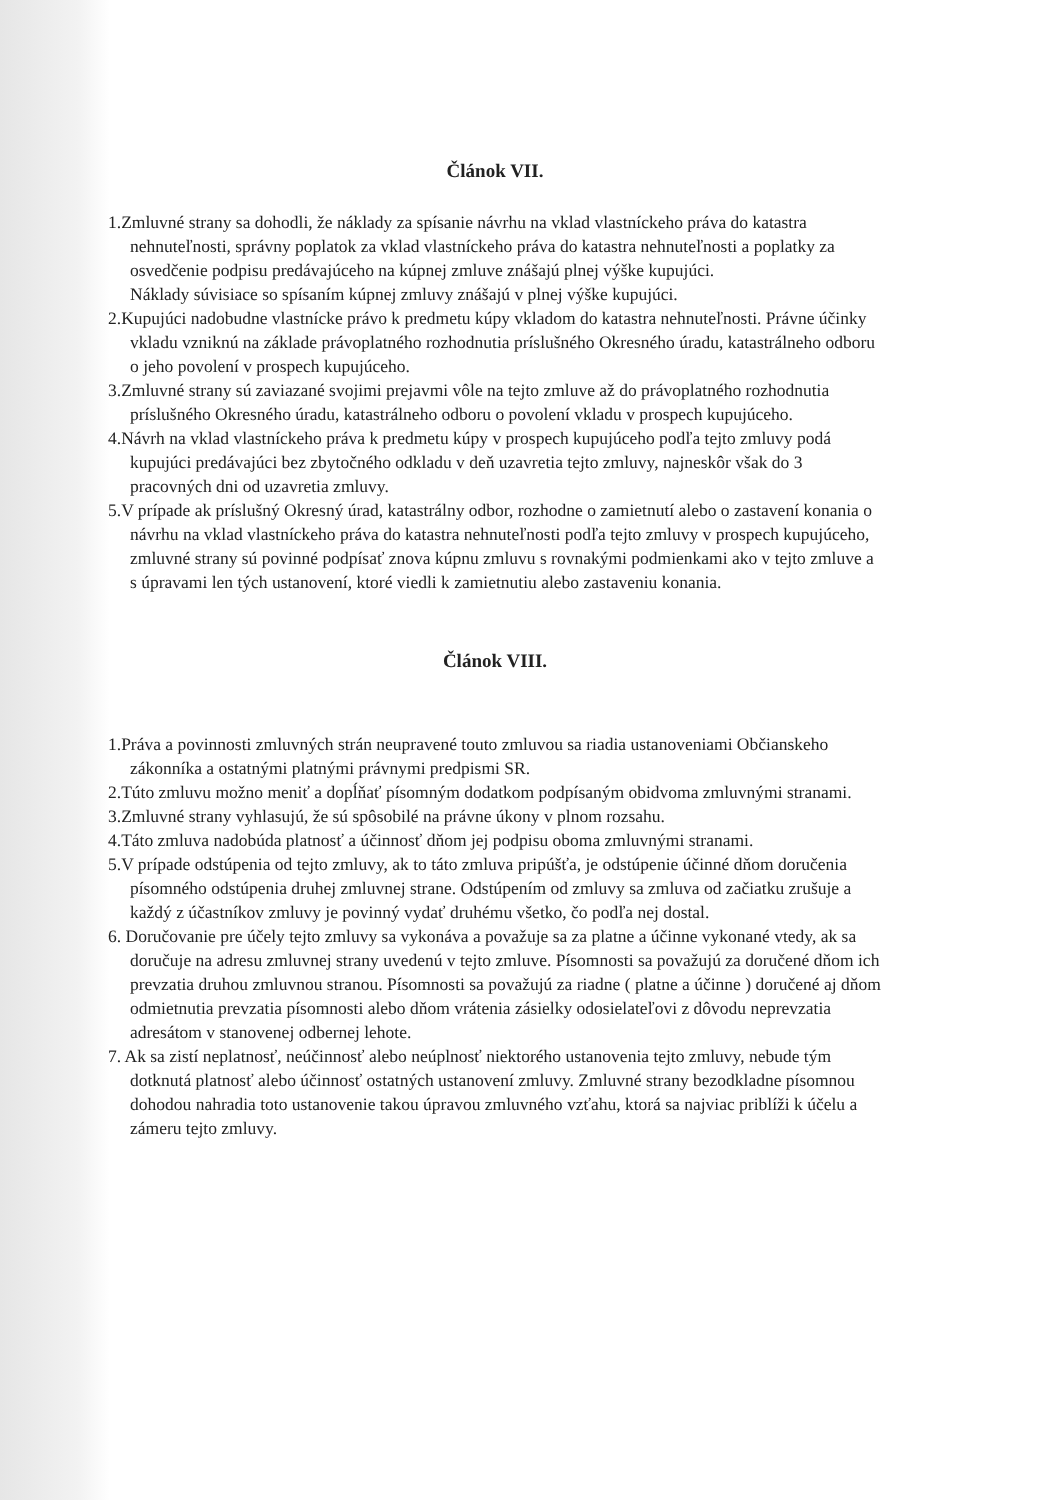Článok VII.
1.Zmluvné strany sa dohodli, že náklady za spísanie návrhu na vklad vlastníckeho práva do katastra nehnuteľnosti, správny poplatok za vklad vlastníckeho práva do katastra nehnuteľnosti a poplatky za osvedčenie podpisu predávajúceho na kúpnej zmluve znášajú plnej výške kupujúci.
Náklady súvisiace so spísaním kúpnej zmluvy znášajú v plnej výške kupujúci.
2.Kupujúci nadobudne vlastnícke právo k predmetu kúpy vkladom do katastra nehnuteľnosti. Právne účinky vkladu vzniknú na základe právoplatného rozhodnutia príslušného Okresného úradu, katastrálneho odboru o jeho povolení v prospech kupujúceho.
3.Zmluvné strany sú zaviazané svojimi prejavmi vôle na tejto zmluve až do právoplatného rozhodnutia príslušného Okresného úradu, katastrálneho odboru o povolení vkladu v prospech kupujúceho.
4.Návrh na vklad vlastníckeho práva k predmetu kúpy v prospech kupujúceho podľa tejto zmluvy podá kupujúci predávajúci bez zbytočného odkladu v deň uzavretia tejto zmluvy, najneskôr však do 3 pracovných dni od uzavretia zmluvy.
5.V prípade ak príslušný Okresný úrad, katastrálny odbor, rozhodne o zamietnutí alebo o zastavení konania o návrhu na vklad vlastníckeho práva do katastra nehnuteľnosti podľa tejto zmluvy v prospech kupujúceho, zmluvné strany sú povinné podpísať znova kúpnu zmluvu s rovnakými podmienkami ako v tejto zmluve a s úpravami len tých ustanovení, ktoré viedli k zamietnutiu alebo zastaveniu konania.
Článok VIII.
1.Práva a povinnosti zmluvných strán neupravené touto zmluvou sa riadia ustanoveniami Občianskeho zákonníka a ostatnými platnými právnymi predpismi SR.
2.Túto zmluvu možno meniť a dopĺňať písomným dodatkom podpísaným obidvoma zmluvnými stranami.
3.Zmluvné strany vyhlasujú, že sú spôsobilé na právne úkony v plnom rozsahu.
4.Táto zmluva nadobúda platnosť a účinnosť dňom jej podpisu oboma zmluvnými stranami.
5.V prípade odstúpenia od tejto zmluvy, ak to táto zmluva pripúšťa, je odstúpenie účinné dňom doručenia písomného odstúpenia druhej zmluvnej strane. Odstúpením od zmluvy sa zmluva od začiatku zrušuje a každý z účastníkov zmluvy je povinný vydať druhému všetko, čo podľa nej dostal.
6. Doručovanie pre účely tejto zmluvy sa vykonáva a považuje sa za platne a účinne vykonané vtedy, ak sa doručuje na adresu zmluvnej strany uvedenú v tejto zmluve. Písomnosti sa považujú za doručené dňom ich prevzatia druhou zmluvnou stranou. Písomnosti sa považujú za riadne ( platne a účinne ) doručené aj dňom odmietnutia prevzatia písomnosti alebo dňom vrátenia zásielky odosielateľovi z dôvodu neprevzatia adresátom v stanovenej odbernej lehote.
7. Ak sa zistí neplatnosť, neúčinnosť alebo neúplnosť niektorého ustanovenia tejto zmluvy, nebude tým dotknutá platnosť alebo účinnosť ostatných ustanovení zmluvy. Zmluvné strany bezodkladne písomnou dohodou nahradia toto ustanovenie takou úpravou zmluvného vzťahu, ktorá sa najviac priblíži k účelu a zámeru tejto zmluvy.